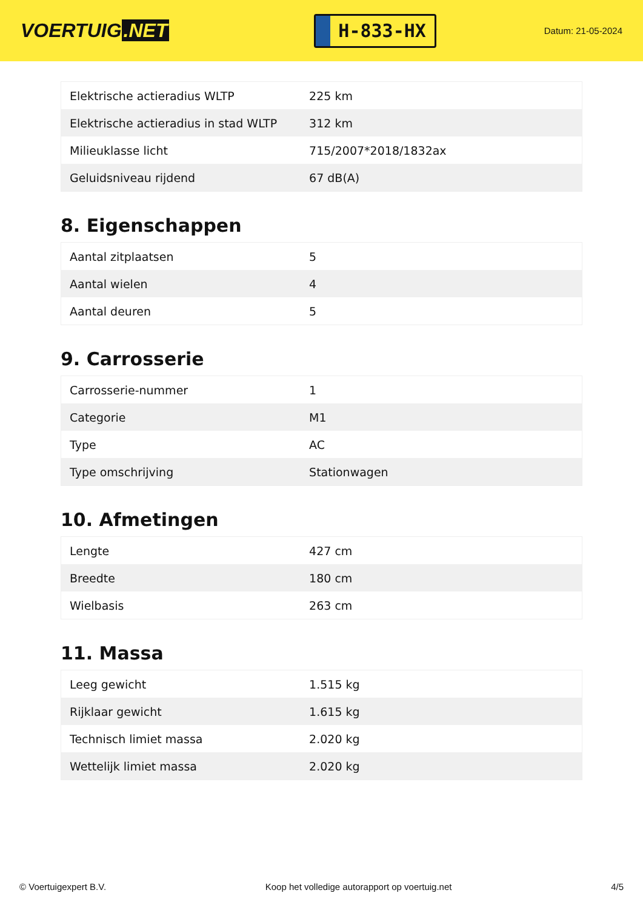VOERTUIG.NET
H-833-HX
Datum: 21-05-2024
| Elektrische actieradius WLTP | 225 km |
| Elektrische actieradius in stad WLTP | 312 km |
| Milieuklasse licht | 715/2007*2018/1832ax |
| Geluidsniveau rijdend | 67 dB(A) |
8. Eigenschappen
| Aantal zitplaatsen | 5 |
| Aantal wielen | 4 |
| Aantal deuren | 5 |
9. Carrosserie
| Carrosserie-nummer | 1 |
| Categorie | M1 |
| Type | AC |
| Type omschrijving | Stationwagen |
10. Afmetingen
| Lengte | 427 cm |
| Breedte | 180 cm |
| Wielbasis | 263 cm |
11. Massa
| Leeg gewicht | 1.515 kg |
| Rijklaar gewicht | 1.615 kg |
| Technisch limiet massa | 2.020 kg |
| Wettelijk limiet massa | 2.020 kg |
© Voertuigexpert B.V. Koop het volledige autorapport op voertuig.net 4/5